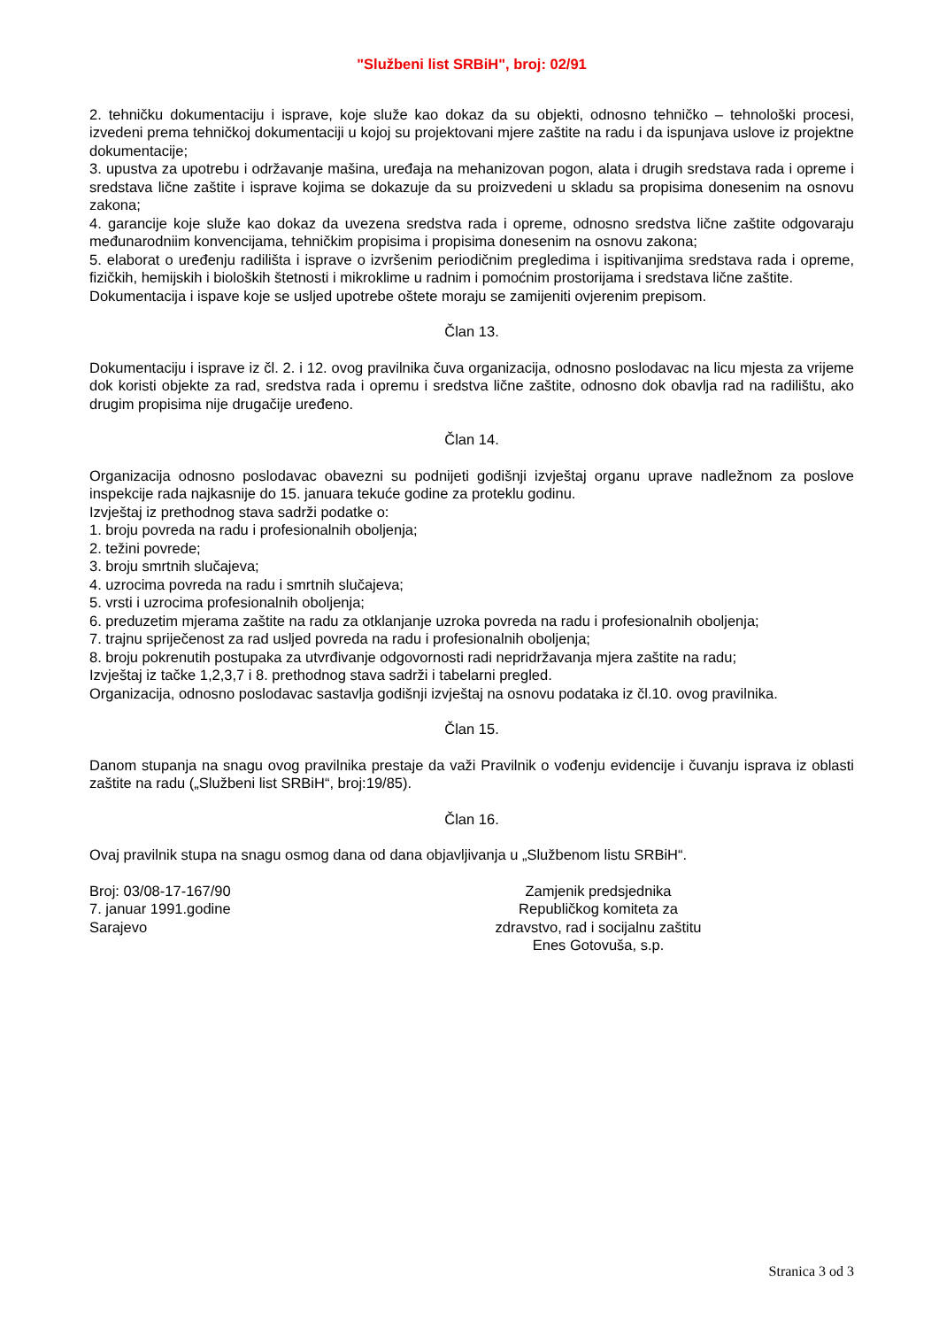"Službeni list SRBiH", broj: 02/91
2. tehničku dokumentaciju i isprave, koje služe kao dokaz da su objekti, odnosno tehničko – tehnološki procesi, izvedeni prema tehničkoj dokumentaciji u kojoj su projektovani mjere zaštite na radu i da ispunjava uslove iz projektne dokumentacije;
3. upustva za upotrebu i održavanje mašina, uređaja na mehanizovan pogon, alata i drugih sredstava rada i opreme i sredstava lične zaštite i isprave kojima se dokazuje da su proizvedeni u skladu sa propisima donesenim na osnovu zakona;
4. garancije koje služe kao dokaz da uvezena sredstva rada i opreme, odnosno sredstva lične zaštite odgovaraju međunarodniim konvencijama, tehničkim propisima i propisima donesenim na osnovu zakona;
5. elaborat o uređenju radilišta i isprave o izvršenim periodičnim pregledima i ispitivanjima sredstava rada i opreme, fizičkih, hemijskih i bioloških štetnosti i mikroklime u radnim i pomoćnim prostorijama i sredstava lične zaštite.
Dokumentacija i ispave koje se usljed upotrebe oštete moraju se zamijeniti ovjerenim prepisom.
Član 13.
Dokumentaciju i isprave iz čl. 2. i 12. ovog pravilnika čuva organizacija, odnosno poslodavac na licu mjesta za vrijeme dok koristi objekte za rad, sredstva rada i opremu i sredstva lične zaštite, odnosno dok obavlja rad na radilištu, ako drugim propisima nije drugačije uređeno.
Član 14.
Organizacija odnosno poslodavac obavezni su podnijeti godišnji izvještaj organu uprave nadležnom za poslove inspekcije rada najkasnije do 15. januara tekuće godine za proteklu godinu.
Izvještaj iz prethodnog stava sadrži podatke o:
1. broju povreda na radu i profesionalnih oboljenja;
2. težini povrede;
3. broju smrtnih slučajeva;
4. uzrocima povreda na radu i smrtnih slučajeva;
5. vrsti i uzrocima profesionalnih oboljenja;
6. preduzetim mjerama zaštite na radu za otklanjanje uzroka povreda na radu i profesionalnih oboljenja;
7. trajnu spriječenost za rad usljed povreda na radu i profesionalnih oboljenja;
8. broju pokrenutih postupaka za utvrđivanje odgovornosti radi nepridržavanja mjera zaštite na radu;
Izvještaj iz tačke 1,2,3,7 i 8. prethodnog stava sadrži i tabelarni pregled.
Organizacija, odnosno poslodavac sastavlja godišnji izvještaj na osnovu podataka iz čl.10. ovog pravilnika.
Član 15.
Danom stupanja na snagu ovog pravilnika prestaje da važi Pravilnik o vođenju evidencije i čuvanju isprava iz oblasti zaštite na radu („Službeni list SRBiH“, broj:19/85).
Član 16.
Ovaj pravilnik stupa na snagu osmog dana od dana objavljivanja u „Službenom listu SRBiH“.
Broj: 03/08-17-167/90
7. januar 1991.godine
Sarajevo
Zamjenik predsjednika
Republičkog komiteta za
zdravstvo, rad i socijalnu zaštitu
Enes Gotovuša, s.p.
Stranica 3 od 3